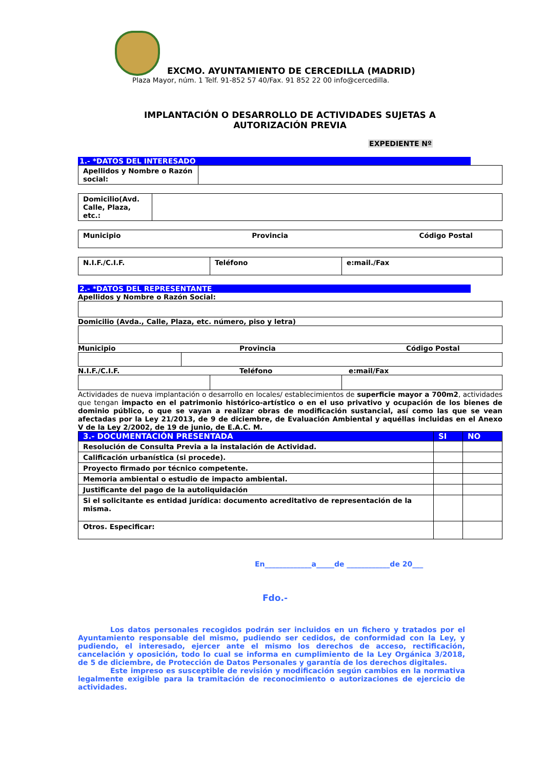EXCMO. AYUNTAMIENTO DE CERCEDILLA (MADRID)
Plaza Mayor, núm. 1 Telf. 91-852 57 40/Fax. 91 852 22 00 info@cercedilla.
IMPLANTACIÓN O DESARROLLO DE ACTIVIDADES SUJETAS A
AUTORIZACIÓN PREVIA
EXPEDIENTE Nº
1.- *DATOS DEL INTERESADO
| Apellidos y Nombre o Razón social: | |
| Domicilio(Avd. Calle, Plaza, etc.: | |
| Municipio Provincia Código Postal |
| N.I.F./C.I.F. | Teléfono | e:mail./Fax |
2.- *DATOS DEL REPRESENTANTE
Apellidos y Nombre o Razón Social:
Domicilio (Avda., Calle, Plaza, etc. número, piso y letra)
Municipio Provincia Código Postal
N.I.F./C.I.F. Teléfono e:mail/Fax
Actividades de nueva implantación o desarrollo en locales/ establecimientos de superficie mayor a 700m2, actividades que tengan impacto en el patrimonio histórico-artístico o en el uso privativo y ocupación de los bienes de dominio público, o que se vayan a realizar obras de modificación sustancial, así como las que se vean afectadas por la Ley 21/2013, de 9 de diciembre, de Evaluación Ambiental y aquéllas incluidas en el Anexo V de la Ley 2/2002, de 19 de junio, de E.A.C. M.
| 3.- DOCUMENTACIÓN PRESENTADA | SI | NO |
| --- | --- | --- |
| Resolución de Consulta Previa a la instalación de Actividad. | | |
| Calificación urbanística (si procede). | | |
| Proyecto firmado por técnico competente. | | |
| Memoria ambiental o estudio de impacto ambiental. | | |
| Justificante del pago de la autoliquidación | | |
| Si el solicitante es entidad jurídica: documento acreditativo de representación de la misma. | | |
| Otros. Especificar: | | |
En_____________a_____de ____________de 20___
Fdo.-
Los datos personales recogidos podrán ser incluidos en un fichero y tratados por el Ayuntamiento responsable del mismo, pudiendo ser cedidos, de conformidad con la Ley, y pudiendo, el interesado, ejercer ante el mismo los derechos de acceso, rectificación, cancelación y oposición, todo lo cual se informa en cumplimiento de la Ley Orgánica 3/2018, de 5 de diciembre, de Protección de Datos Personales y garantía de los derechos digitales.
Este impreso es susceptible de revisión y modificación según cambios en la normativa legalmente exigible para la tramitación de reconocimiento o autorizaciones de ejercicio de actividades.